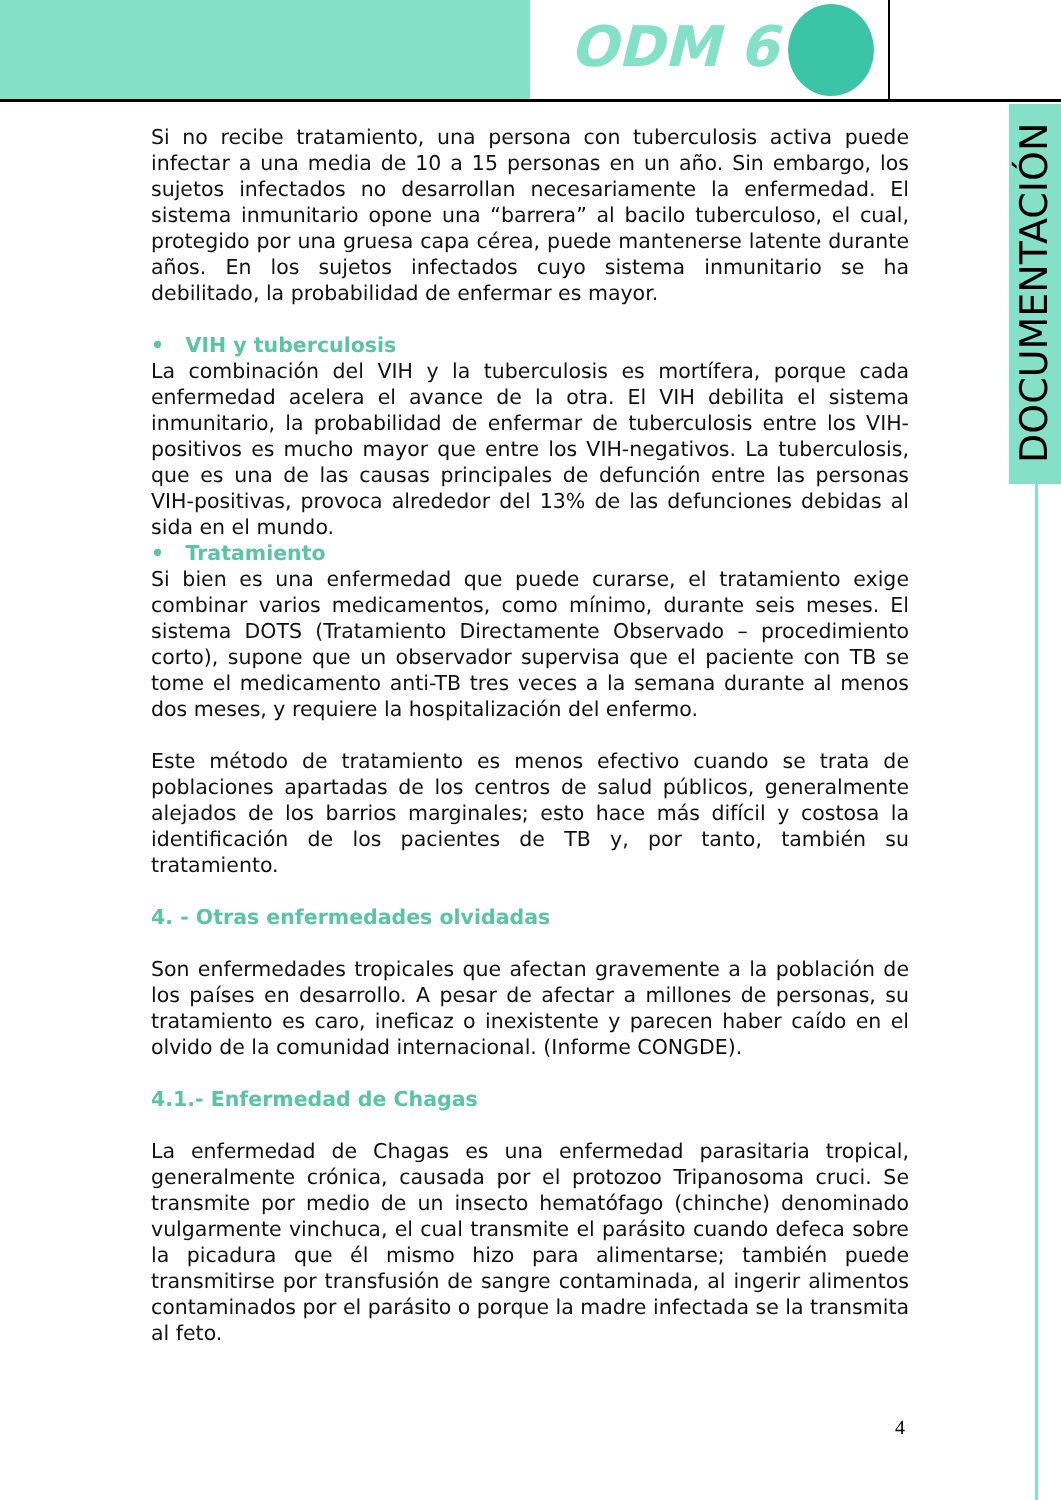ODM 6
DOCUMENTACIÓN
Si no recibe tratamiento, una persona con tuberculosis activa puede infectar a una media de 10 a 15 personas en un año. Sin embargo, los sujetos infectados no desarrollan necesariamente la enfermedad. El sistema inmunitario opone una “barrera” al bacilo tuberculoso, el cual, protegido por una gruesa capa cérea, puede mantenerse latente durante años. En los sujetos infectados cuyo sistema inmunitario se ha debilitado, la probabilidad de enfermar es mayor.
• VIH y tuberculosis
La combinación del VIH y la tuberculosis es mortífera, porque cada enfermedad acelera el avance de la otra. El VIH debilita el sistema inmunitario, la probabilidad de enfermar de tuberculosis entre los VIH-positivos es mucho mayor que entre los VIH-negativos. La tuberculosis, que es una de las causas principales de defunción entre las personas VIH-positivas, provoca alrededor del 13% de las defunciones debidas al sida en el mundo.
• Tratamiento
Si bien es una enfermedad que puede curarse, el tratamiento exige combinar varios medicamentos, como mínimo, durante seis meses. El sistema DOTS (Tratamiento Directamente Observado – procedimiento corto), supone que un observador supervisa que el paciente con TB se tome el medicamento anti-TB tres veces a la semana durante al menos dos meses, y requiere la hospitalización del enfermo.
Este método de tratamiento es menos efectivo cuando se trata de poblaciones apartadas de los centros de salud públicos, generalmente alejados de los barrios marginales; esto hace más difícil y costosa la identificación de los pacientes de TB y, por tanto, también su tratamiento.
4. - Otras enfermedades olvidadas
Son enfermedades tropicales que afectan gravemente a la población de los países en desarrollo. A pesar de afectar a millones de personas, su tratamiento es caro, ineficaz o inexistente y parecen haber caído en el olvido de la comunidad internacional. (Informe CONGDE).
4.1.- Enfermedad de Chagas
La enfermedad de Chagas es una enfermedad parasitaria tropical, generalmente crónica, causada por el protozoo Tripanosoma cruci. Se transmite por medio de un insecto hematófago (chinche) denominado vulgarmente vinchuca, el cual transmite el parásito cuando defeca sobre la picadura que él mismo hizo para alimentarse; también puede transmitirse por transfusión de sangre contaminada, al ingerir alimentos contaminados por el parásito o porque la madre infectada se la transmita al feto.
4